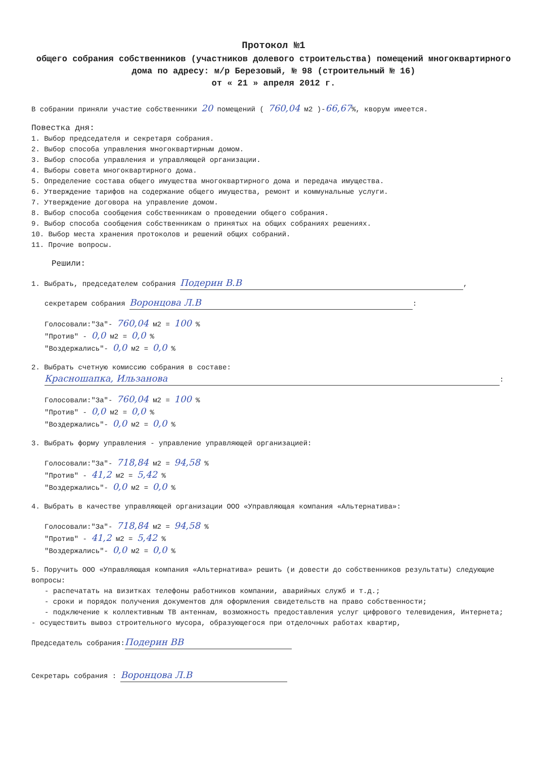Протокол №1
общего собрания собственников (участников долевого строительства) помещений многоквартирного дома по адресу: м/р Березовый, № 98 (строительный № 16)
от « 21 » апреля 2012 г.
В собрании приняли участие собственники 20 помещений ( 760,04 м2 )-66,67%, кворум имеется.
Повестка дня:
1. Выбор председателя и секретаря собрания.
2. Выбор способа управления многоквартирным домом.
3. Выбор способа управления и управляющей организации.
4. Выборы совета многоквартирного дома.
5. Определение состава общего имущества многоквартирного дома и передача имущества.
6. Утверждение тарифов на содержание общего имущества, ремонт и коммунальные услуги.
7. Утверждение договора на управление домом.
8. Выбор способа сообщения собственникам о проведении общего собрания.
9. Выбор способа сообщения собственникам о принятых на общих собраниях решениях.
10. Выбор места хранения протоколов и решений общих собраний.
11. Прочие вопросы.
Решили:
1. Выбрать, председателем собрания Подерин В.В,
секретарем собрания Воронцова Л.В:
Голосовали:"За"- 760,04 м2 = 100 %
"Против" - 0,0 м2 = 0,0 %
"Воздержались"- 0,0 м2 = 0,0 %
2. Выбрать счетную комиссию собрания в составе:
Красношапка, Ильзанова:
Голосовали:"За"- 760,04 м2 = 100 %
"Против" - 0,0 м2 = 0,0 %
"Воздержались"- 0,0 м2 = 0,0 %
3. Выбрать форму управления - управление управляющей организацией:
Голосовали:"За"- 718,84 м2 = 94,58 %
"Против" - 41,2 м2 = 5,42 %
"Воздержались"- 0,0 м2 = 0,0 %
4. Выбрать в качестве управляющей организации ООО «Управляющая компания «Альтернатива»:
Голосовали:"За"- 718,84 м2 = 94,58 %
"Против" - 41,2 м2 = 5,42 %
"Воздержались"- 0,0 м2 = 0,0 %
5. Поручить ООО «Управляющая компания «Альтернатива» решить (и довести до собственников результаты) следующие вопросы:
- распечатать на визитках телефоны работников компании, аварийных служб и т.д.;
- сроки и порядок получения документов для оформления свидетельств на право собственности;
- подключение к коллективным ТВ антеннам, возможность предоставления услуг цифрового телевидения, Интернета;
- осуществить вывоз строительного мусора, образующегося при отделочных работах квартир,
Председатель собрания: Подерин ВВ
Секретарь собрания : Воронцова Л.В